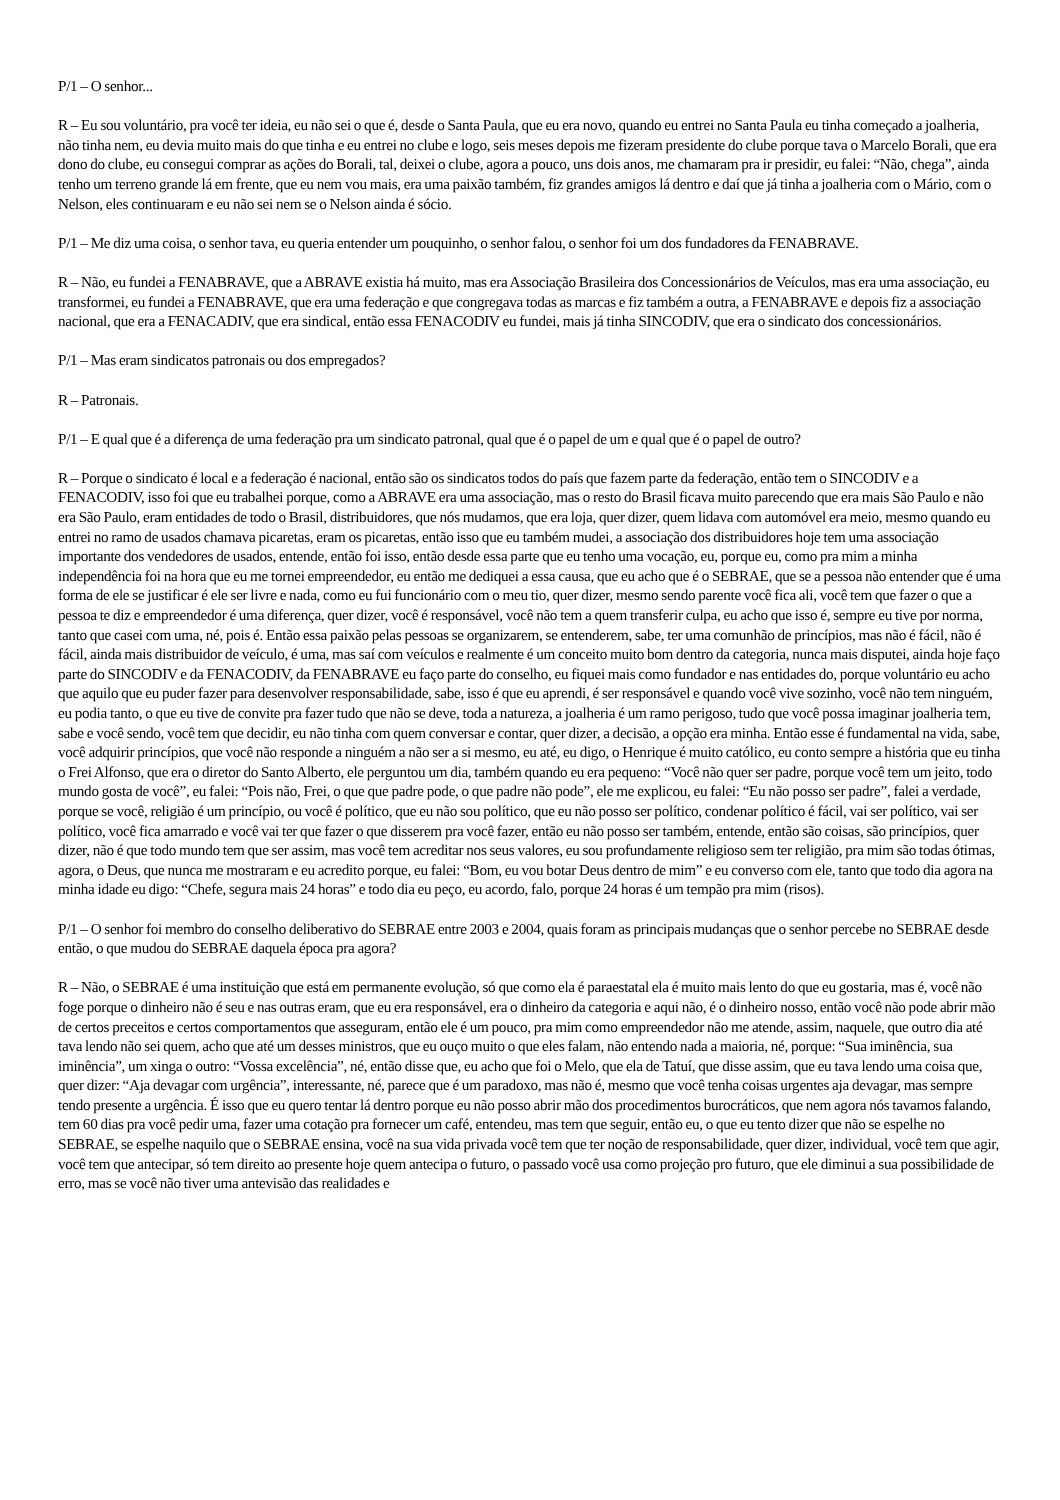P/1 – O senhor...
R – Eu sou voluntário, pra você ter ideia, eu não sei o que é, desde o Santa Paula, que eu era novo, quando eu entrei no Santa Paula eu tinha começado a joalheria, não tinha nem, eu devia muito mais do que tinha e eu entrei no clube e logo, seis meses depois me fizeram presidente do clube porque tava o Marcelo Borali, que era dono do clube, eu consegui comprar as ações do Borali, tal, deixei o clube, agora a pouco, uns dois anos, me chamaram pra ir presidir, eu falei: “Não, chega”, ainda tenho um terreno grande lá em frente, que eu nem vou mais, era uma paixão também, fiz grandes amigos lá dentro e daí que já tinha a joalheria com o Mário, com o Nelson, eles continuaram e eu não sei nem se o Nelson ainda é sócio.
P/1 – Me diz uma coisa, o senhor tava, eu queria entender um pouquinho, o senhor falou, o senhor foi um dos fundadores da FENABRAVE.
R – Não, eu fundei a FENABRAVE, que a ABRAVE existia há muito, mas era Associação Brasileira dos Concessionários de Veículos, mas era uma associação, eu transformei, eu fundei a FENABRAVE, que era uma federação e que congregava todas as marcas e fiz também a outra, a FENABRAVE e depois fiz a associação nacional, que era a FENACADIV, que era sindical, então essa FENACODIV eu fundei, mais já tinha SINCODIV, que era o sindicato dos concessionários.
P/1 – Mas eram sindicatos patronais ou dos empregados?
R – Patronais.
P/1 – E qual que é a diferença de uma federação pra um sindicato patronal, qual que é o papel de um e qual que é o papel de outro?
R – Porque o sindicato é local e a federação é nacional, então são os sindicatos todos do país que fazem parte da federação, então tem o SINCODIV e a FENACODIV, isso foi que eu trabalhei porque, como a ABRAVE era uma associação, mas o resto do Brasil ficava muito parecendo que era mais São Paulo e não era São Paulo, eram entidades de todo o Brasil, distribuidores, que nós mudamos, que era loja, quer dizer, quem lidava com automóvel era meio, mesmo quando eu entrei no ramo de usados chamava picaretas, eram os picaretas, então isso que eu também mudei, a associação dos distribuidores hoje tem uma associação importante dos vendedores de usados, entende, então foi isso, então desde essa parte que eu tenho uma vocação, eu, porque eu, como pra mim a minha independência foi na hora que eu me tornei empreendedor, eu então me dediquei a essa causa, que eu acho que é o SEBRAE, que se a pessoa não entender que é uma forma de ele se justificar é ele ser livre e nada, como eu fui funcionário com o meu tio, quer dizer, mesmo sendo parente você fica ali, você tem que fazer o que a pessoa te diz e empreendedor é uma diferença, quer dizer, você é responsável, você não tem a quem transferir culpa, eu acho que isso é, sempre eu tive por norma, tanto que casei com uma, né, pois é. Então essa paixão pelas pessoas se organizarem, se entenderem, sabe, ter uma comunhão de princípios, mas não é fácil, não é fácil, ainda mais distribuidor de veículo, é uma, mas saí com veículos e realmente é um conceito muito bom dentro da categoria, nunca mais disputei, ainda hoje faço parte do SINCODIV e da FENACODIV, da FENABRAVE eu faço parte do conselho, eu fiquei mais como fundador e nas entidades do, porque voluntário eu acho que aquilo que eu puder fazer para desenvolver responsabilidade, sabe, isso é que eu aprendi, é ser responsável e quando você vive sozinho, você não tem ninguém, eu podia tanto, o que eu tive de convite pra fazer tudo que não se deve, toda a natureza, a joalheria é um ramo perigoso, tudo que você possa imaginar joalheria tem, sabe e você sendo, você tem que decidir, eu não tinha com quem conversar e contar, quer dizer, a decisão, a opção era minha. Então esse é fundamental na vida, sabe, você adquirir princípios, que você não responde a ninguém a não ser a si mesmo, eu até, eu digo, o Henrique é muito católico, eu conto sempre a história que eu tinha o Frei Alfonso, que era o diretor do Santo Alberto, ele perguntou um dia, também quando eu era pequeno: “Você não quer ser padre, porque você tem um jeito, todo mundo gosta de você”, eu falei: “Pois não, Frei, o que que padre pode, o que padre não pode”, ele me explicou, eu falei: “Eu não posso ser padre”, falei a verdade, porque se você, religião é um princípio, ou você é político, que eu não sou político, que eu não posso ser político, condenar político é fácil, vai ser político, vai ser político, você fica amarrado e você vai ter que fazer o que disserem pra você fazer, então eu não posso ser também, entende, então são coisas, são princípios, quer dizer, não é que todo mundo tem que ser assim, mas você tem acreditar nos seus valores, eu sou profundamente religioso sem ter religião, pra mim são todas ótimas, agora, o Deus, que nunca me mostraram e eu acredito porque, eu falei: “Bom, eu vou botar Deus dentro de mim” e eu converso com ele, tanto que todo dia agora na minha idade eu digo: “Chefe, segura mais 24 horas” e todo dia eu peço, eu acordo, falo, porque 24 horas é um tempão pra mim (risos).
P/1 – O senhor foi membro do conselho deliberativo do SEBRAE entre 2003 e 2004, quais foram as principais mudanças que o senhor percebe no SEBRAE desde então, o que mudou do SEBRAE daquela época pra agora?
R – Não, o SEBRAE é uma instituição que está em permanente evolução, só que como ela é paraestatal ela é muito mais lento do que eu gostaria, mas é, você não foge porque o dinheiro não é seu e nas outras eram, que eu era responsável, era o dinheiro da categoria e aqui não, é o dinheiro nosso, então você não pode abrir mão de certos preceitos e certos comportamentos que asseguram, então ele é um pouco, pra mim como empreendedor não me atende, assim, naquele, que outro dia até tava lendo não sei quem, acho que até um desses ministros, que eu ouço muito o que eles falam, não entendo nada a maioria, né, porque: “Sua iminência, sua iminência”, um xinga o outro: “Vossa excelência”, né, então disse que, eu acho que foi o Melo, que ela de Tatuí, que disse assim, que eu tava lendo uma coisa que, quer dizer: “Aja devagar com urgência”, interessante, né, parece que é um paradoxo, mas não é, mesmo que você tenha coisas urgentes aja devagar, mas sempre tendo presente a urgência. É isso que eu quero tentar lá dentro porque eu não posso abrir mão dos procedimentos burocráticos, que nem agora nós tavamos falando, tem 60 dias pra você pedir uma, fazer uma cotação pra fornecer um café, entendeu, mas tem que seguir, então eu, o que eu tento dizer que não se espelhe no SEBRAE, se espelhe naquilo que o SEBRAE ensina, você na sua vida privada você tem que ter noção de responsabilidade, quer dizer, individual, você tem que agir, você tem que antecipar, só tem direito ao presente hoje quem antecipa o futuro, o passado você usa como projeção pro futuro, que ele diminui a sua possibilidade de erro, mas se você não tiver uma antevisão das realidades e